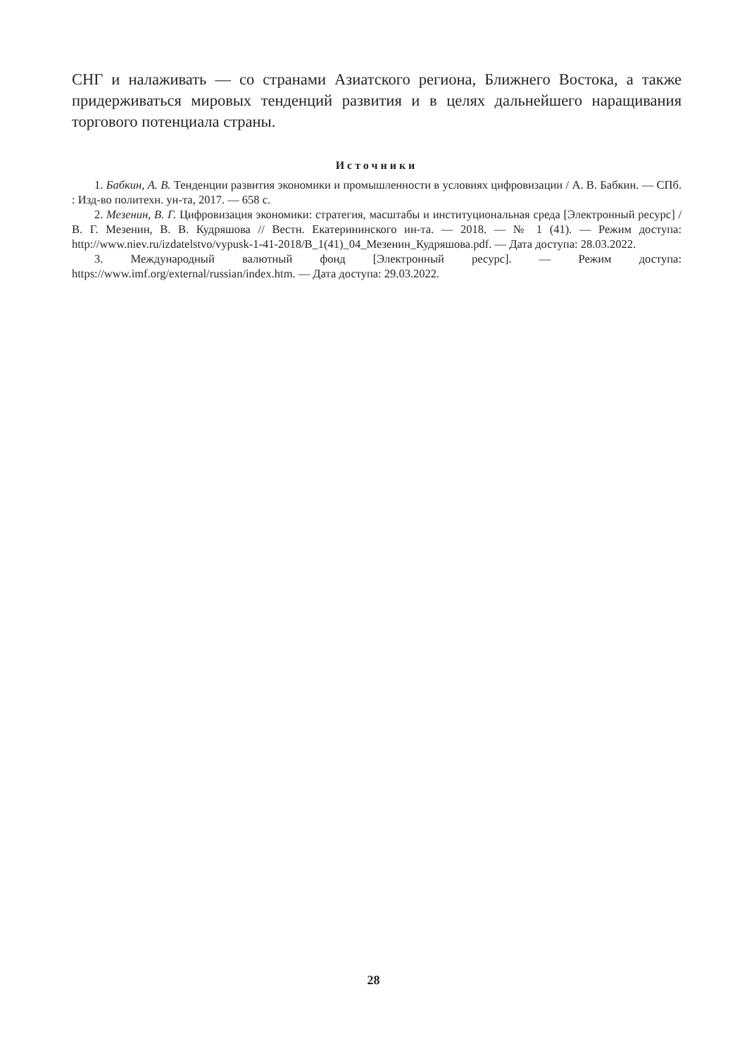СНГ и налаживать — со странами Азиатского региона, Ближнего Востока, а также придерживаться мировых тенденций развития и в целях дальнейшего наращивания торгового потенциала страны.
Источники
1. Бабкин, А. В. Тенденции развития экономики и промышленности в условиях цифровизации / А. В. Бабкин. — СПб. : Изд-во политехн. ун-та, 2017. — 658 с.
2. Мезенин, В. Г. Цифровизация экономики: стратегия, масштабы и институциональная среда [Электронный ресурс] / В. Г. Мезенин, В. В. Кудряшова // Вестн. Екатерининского ин-та. — 2018. — № 1 (41). — Режим доступа: http://www.niev.ru/izdatelstvo/vypusk-1-41-2018/В_1(41)_04_Мезенин_Кудряшова.pdf. — Дата доступа: 28.03.2022.
3. Международный валютный фонд [Электронный ресурс]. — Режим доступа: https://www.imf.org/external/russian/index.htm. — Дата доступа: 29.03.2022.
28